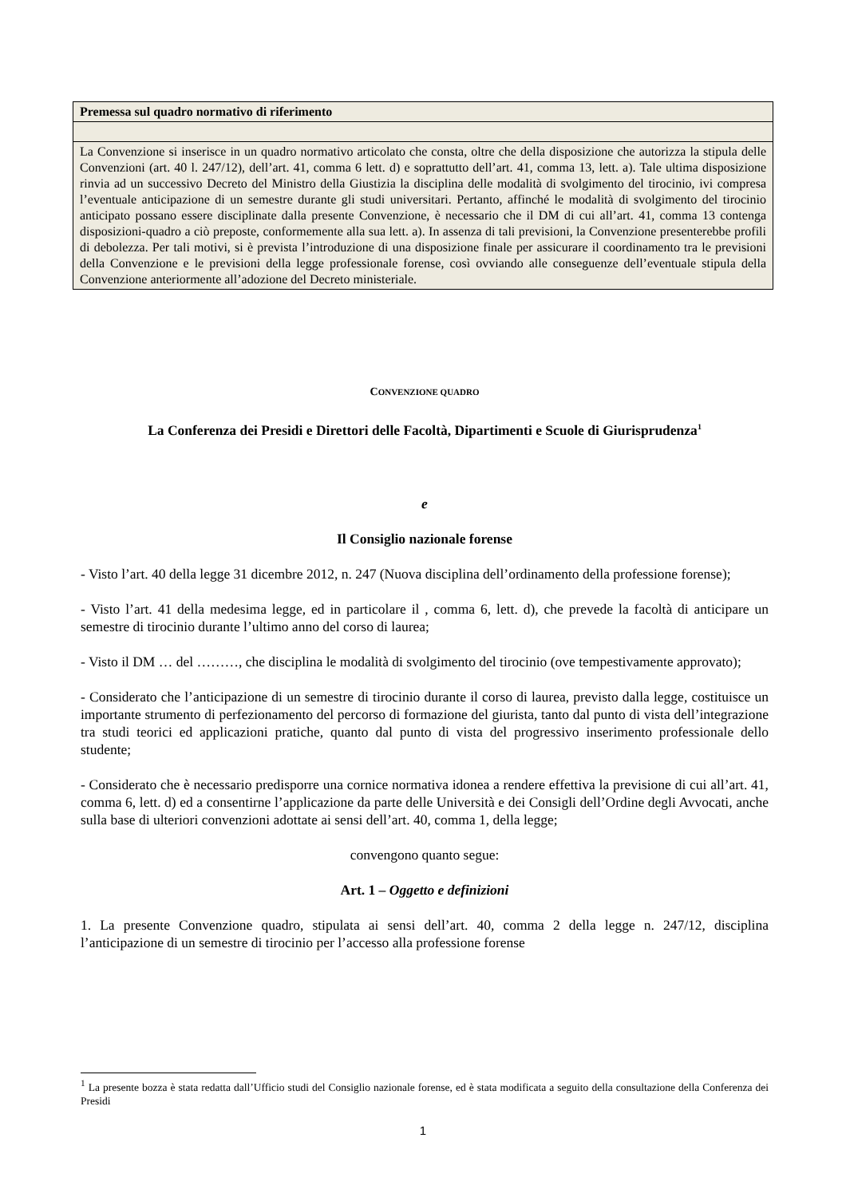| Premessa sul quadro normativo di riferimento |
| La Convenzione si inserisce in un quadro normativo articolato che consta, oltre che della disposizione che autorizza la stipula delle Convenzioni (art. 40 l. 247/12), dell’art. 41, comma 6 lett. d) e soprattutto dell’art. 41, comma 13, lett. a). Tale ultima disposizione rinvia ad un successivo Decreto del Ministro della Giustizia la disciplina delle modalità di svolgimento del tirocinio, ivi compresa l’eventuale anticipazione di un semestre durante gli studi universitari. Pertanto, affinché le modalità di svolgimento del tirocinio anticipato possano essere disciplinate dalla presente Convenzione, è necessario che il DM di cui all’art. 41, comma 13 contenga disposizioni-quadro a ciò preposte, conformemente alla sua lett. a). In assenza di tali previsioni, la Convenzione presenterebbe profili di debolezza. Per tali motivi, si è prevista l’introduzione di una disposizione finale per assicurare il coordinamento tra le previsioni della Convenzione e le previsioni della legge professionale forense, così ovviando alle conseguenze dell’eventuale stipula della Convenzione anteriormente all’adozione del Decreto ministeriale. |
CONVENZIONE QUADRO
La Conferenza dei Presidi e Direttori delle Facoltà, Dipartimenti e Scuole di Giurisprudenza<sup>1</sup>
e
Il Consiglio nazionale forense
- Visto l’art. 40 della legge 31 dicembre 2012, n. 247 (Nuova disciplina dell’ordinamento della professione forense);
- Visto l’art. 41 della medesima legge, ed in particolare il , comma 6, lett. d), che prevede la facoltà di anticipare un semestre di tirocinio durante l’ultimo anno del corso di laurea;
- Visto il DM … del ………, che disciplina le modalità di svolgimento del tirocinio (ove tempestivamente approvato);
- Considerato che l’anticipazione di un semestre di tirocinio durante il corso di laurea, previsto dalla legge, costituisce un importante strumento di perfezionamento del percorso di formazione del giurista, tanto dal punto di vista dell’integrazione tra studi teorici ed applicazioni pratiche, quanto dal punto di vista del progressivo inserimento professionale dello studente;
- Considerato che è necessario predisporre una cornice normativa idonea a rendere effettiva la previsione di cui all’art. 41, comma 6, lett. d) ed a consentirne l’applicazione da parte delle Università e dei Consigli dell’Ordine degli Avvocati, anche sulla base di ulteriori convenzioni adottate ai sensi dell’art. 40, comma 1, della legge;
convengono quanto segue:
Art. 1 – Oggetto e definizioni
1. La presente Convenzione quadro, stipulata ai sensi dell’art. 40, comma 2 della legge n. 247/12, disciplina l’anticipazione di un semestre di tirocinio per l’accesso alla professione forense
<sup>1</sup> La presente bozza è stata redatta dall’Ufficio studi del Consiglio nazionale forense, ed è stata modificata a seguito della consultazione della Conferenza dei Presidi
1